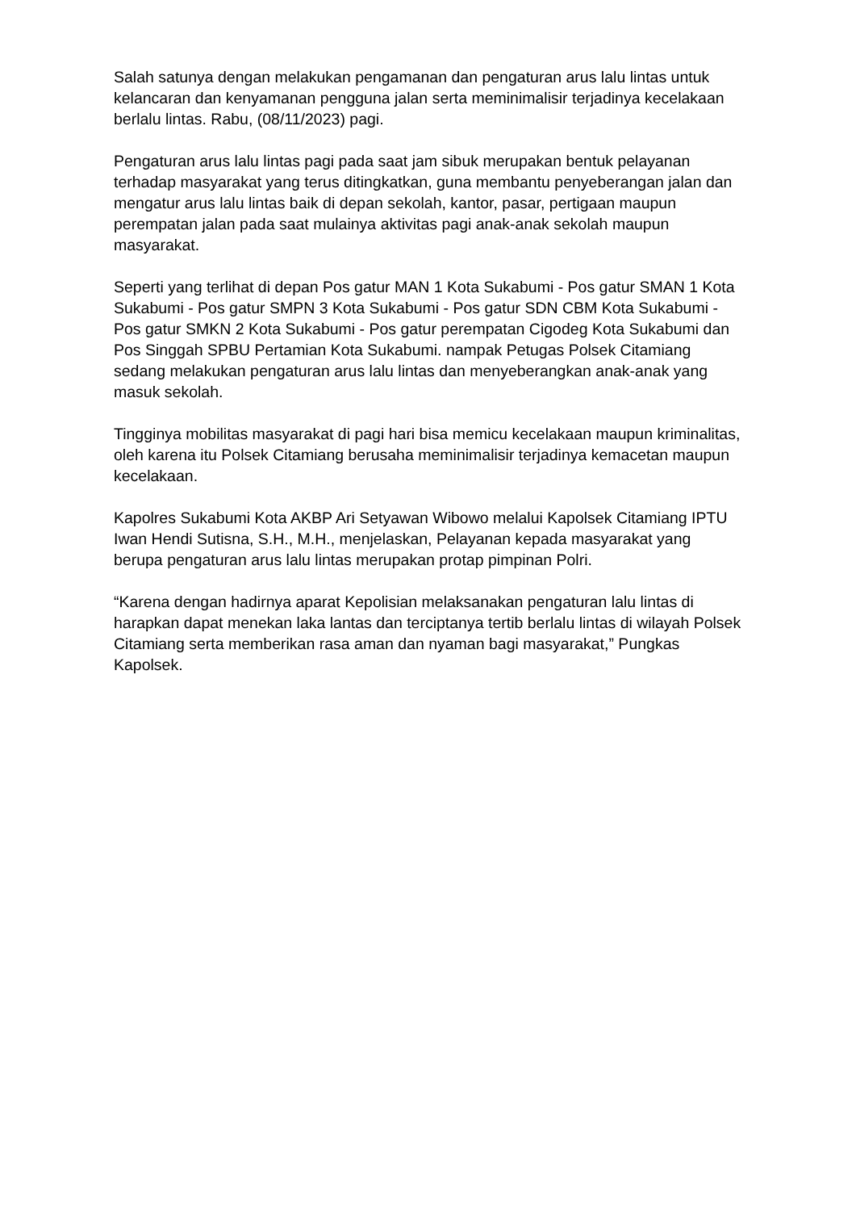Salah satunya dengan melakukan pengamanan dan pengaturan arus lalu lintas untuk kelancaran dan kenyamanan pengguna jalan serta meminimalisir terjadinya kecelakaan berlalu lintas. Rabu, (08/11/2023) pagi.
Pengaturan arus lalu lintas pagi pada saat jam sibuk merupakan bentuk pelayanan terhadap masyarakat yang terus ditingkatkan, guna membantu penyeberangan jalan dan mengatur arus lalu lintas baik di depan sekolah, kantor, pasar, pertigaan maupun perempatan jalan pada saat mulainya aktivitas pagi anak-anak sekolah maupun masyarakat.
Seperti yang terlihat di depan Pos gatur MAN 1 Kota Sukabumi - Pos gatur SMAN 1 Kota Sukabumi - Pos gatur SMPN 3 Kota Sukabumi - Pos gatur SDN CBM Kota Sukabumi - Pos gatur SMKN 2 Kota Sukabumi - Pos gatur perempatan Cigodeg Kota Sukabumi dan Pos Singgah SPBU Pertamian Kota Sukabumi. nampak Petugas Polsek Citamiang sedang melakukan pengaturan arus lalu lintas dan menyeberangkan anak-anak yang masuk sekolah.
Tingginya mobilitas masyarakat di pagi hari bisa memicu kecelakaan maupun kriminalitas, oleh karena itu Polsek Citamiang berusaha meminimalisir terjadinya kemacetan maupun kecelakaan.
Kapolres Sukabumi Kota AKBP Ari Setyawan Wibowo melalui Kapolsek Citamiang IPTU Iwan Hendi Sutisna, S.H., M.H., menjelaskan, Pelayanan kepada masyarakat yang berupa pengaturan arus lalu lintas merupakan protap pimpinan Polri.
“Karena dengan hadirnya aparat Kepolisian melaksanakan pengaturan lalu lintas di harapkan dapat menekan laka lantas dan terciptanya tertib berlalu lintas di wilayah Polsek Citamiang serta memberikan rasa aman dan nyaman bagi masyarakat,” Pungkas Kapolsek.